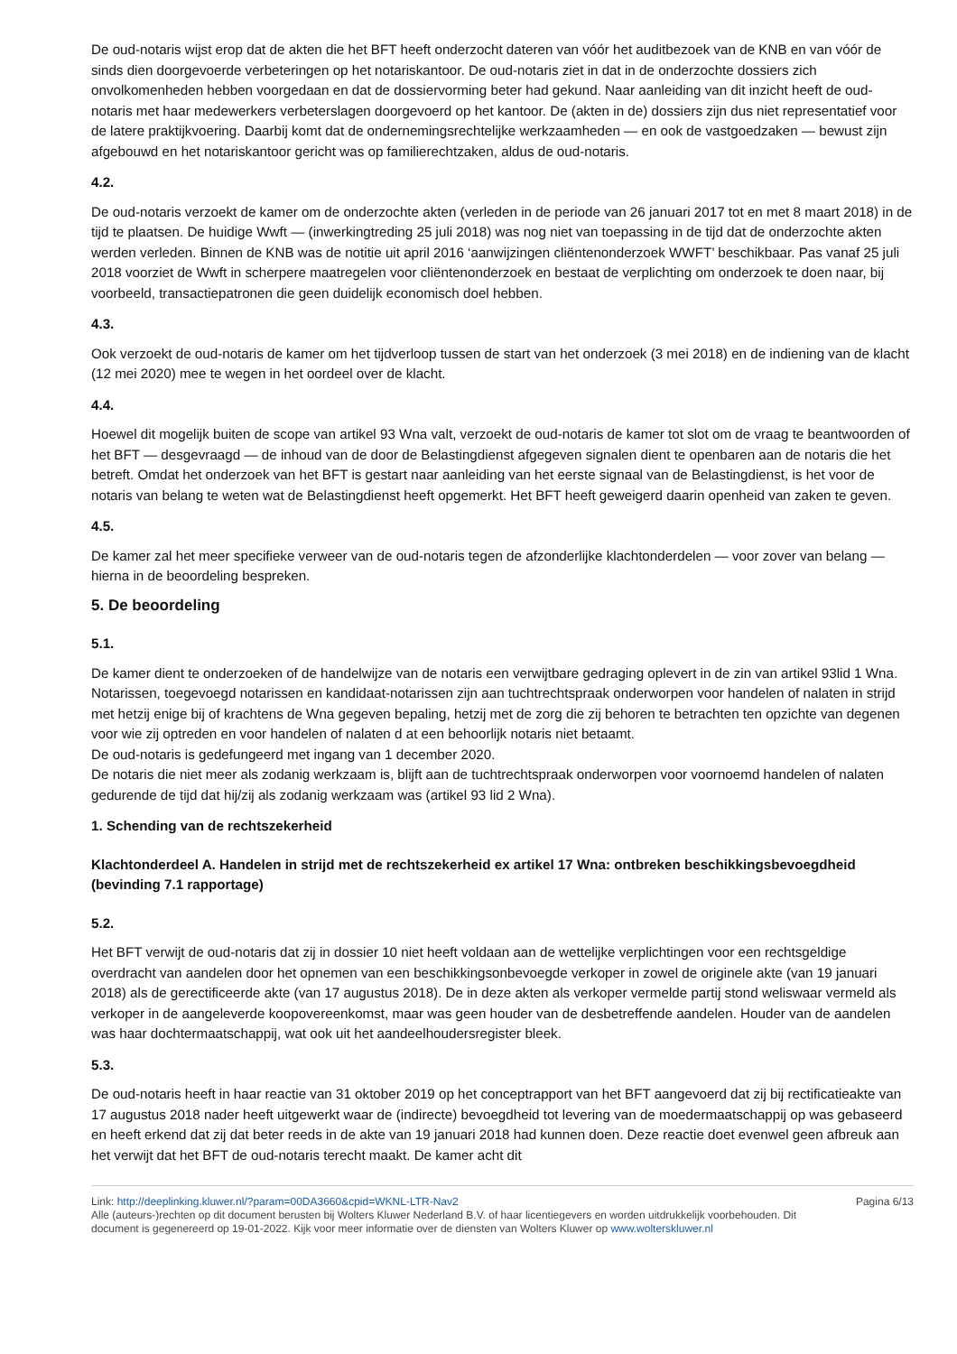De oud-notaris wijst erop dat de akten die het BFT heeft onderzocht dateren van vóór het auditbezoek van de KNB en van vóór de sinds dien doorgevoerde verbeteringen op het notariskantoor. De oud-notaris ziet in dat in de onderzochte dossiers zich onvolkomenheden hebben voorgedaan en dat de dossiervorming beter had gekund. Naar aanleiding van dit inzicht heeft de oud-notaris met haar medewerkers verbeterslagen doorgevoerd op het kantoor. De (akten in de) dossiers zijn dus niet representatief voor de latere praktijkvoering. Daarbij komt dat de ondernemingsrechtelijke werkzaamheden — en ook de vastgoedzaken — bewust zijn afgebouwd en het notariskantoor gericht was op familierechtzaken, aldus de oud-notaris.
4.2.
De oud-notaris verzoekt de kamer om de onderzochte akten (verleden in de periode van 26 januari 2017 tot en met 8 maart 2018) in de tijd te plaatsen. De huidige Wwft — (inwerkingtreding 25 juli 2018) was nog niet van toepassing in de tijd dat de onderzochte akten werden verleden. Binnen de KNB was de notitie uit april 2016 ‘aanwijzingen cliëntenonderzoek WWFT’ beschikbaar. Pas vanaf 25 juli 2018 voorziet de Wwft in scherpere maatregelen voor cliëntenonderzoek en bestaat de verplichting om onderzoek te doen naar, bij voorbeeld, transactiepatronen die geen duidelijk economisch doel hebben.
4.3.
Ook verzoekt de oud-notaris de kamer om het tijdverloop tussen de start van het onderzoek (3 mei 2018) en de indiening van de klacht (12 mei 2020) mee te wegen in het oordeel over de klacht.
4.4.
Hoewel dit mogelijk buiten de scope van artikel 93 Wna valt, verzoekt de oud-notaris de kamer tot slot om de vraag te beantwoorden of het BFT — desgevraagd — de inhoud van de door de Belastingdienst afgegeven signalen dient te openbaren aan de notaris die het betreft. Omdat het onderzoek van het BFT is gestart naar aanleiding van het eerste signaal van de Belastingdienst, is het voor de notaris van belang te weten wat de Belastingdienst heeft opgemerkt. Het BFT heeft geweigerd daarin openheid van zaken te geven.
4.5.
De kamer zal het meer specifieke verweer van de oud-notaris tegen de afzonderlijke klachtonderdelen — voor zover van belang — hierna in de beoordeling bespreken.
5. De beoordeling
5.1.
De kamer dient te onderzoeken of de handelwijze van de notaris een verwijtbare gedraging oplevert in de zin van artikel 93lid 1 Wna. Notarissen, toegevoegd notarissen en kandidaat-notarissen zijn aan tuchtrechtspraak onderworpen voor handelen of nalaten in strijd met hetzij enige bij of krachtens de Wna gegeven bepaling, hetzij met de zorg die zij behoren te betrachten ten opzichte van degenen voor wie zij optreden en voor handelen of nalaten d at een behoorlijk notaris niet betaamt.
De oud-notaris is gedefungeerd met ingang van 1 december 2020.
De notaris die niet meer als zodanig werkzaam is, blijft aan de tuchtrechtspraak onderworpen voor voornoemd handelen of nalaten gedurende de tijd dat hij/zij als zodanig werkzaam was (artikel 93 lid 2 Wna).
1. Schending van de rechtszekerheid
Klachtonderdeel A. Handelen in strijd met de rechtszekerheid ex artikel 17 Wna: ontbreken beschikkingsbevoegdheid (bevinding 7.1 rapportage)
5.2.
Het BFT verwijt de oud-notaris dat zij in dossier 10 niet heeft voldaan aan de wettelijke verplichtingen voor een rechtsgeldige overdracht van aandelen door het opnemen van een beschikkingsonbevoegde verkoper in zowel de originele akte (van 19 januari 2018) als de gerectificeerde akte (van 17 augustus 2018). De in deze akten als verkoper vermelde partij stond weliswaar vermeld als verkoper in de aangeleverde koopovereenkomst, maar was geen houder van de desbetreffende aandelen. Houder van de aandelen was haar dochtermaatschappij, wat ook uit het aandeelhoudersregister bleek.
5.3.
De oud-notaris heeft in haar reactie van 31 oktober 2019 op het conceptrapport van het BFT aangevoerd dat zij bij rectificatieakte van 17 augustus 2018 nader heeft uitgewerkt waar de (indirecte) bevoegdheid tot levering van de moedermaatschappij op was gebaseerd en heeft erkend dat zij dat beter reeds in de akte van 19 januari 2018 had kunnen doen. Deze reactie doet evenwel geen afbreuk aan het verwijt dat het BFT de oud-notaris terecht maakt. De kamer acht dit
Link: http://deeplinking.kluwer.nl/?param=00DA3660&cpid=WKNL-LTR-Nav2
Alle (auteurs-)rechten op dit document berusten bij Wolters Kluwer Nederland B.V. of haar licentiegevers en worden uitdrukkelijk voorbehouden. Dit document is gegenereerd op 19-01-2022. Kijk voor meer informatie over de diensten van Wolters Kluwer op www.wolterskluwer.nl
Pagina 6/13